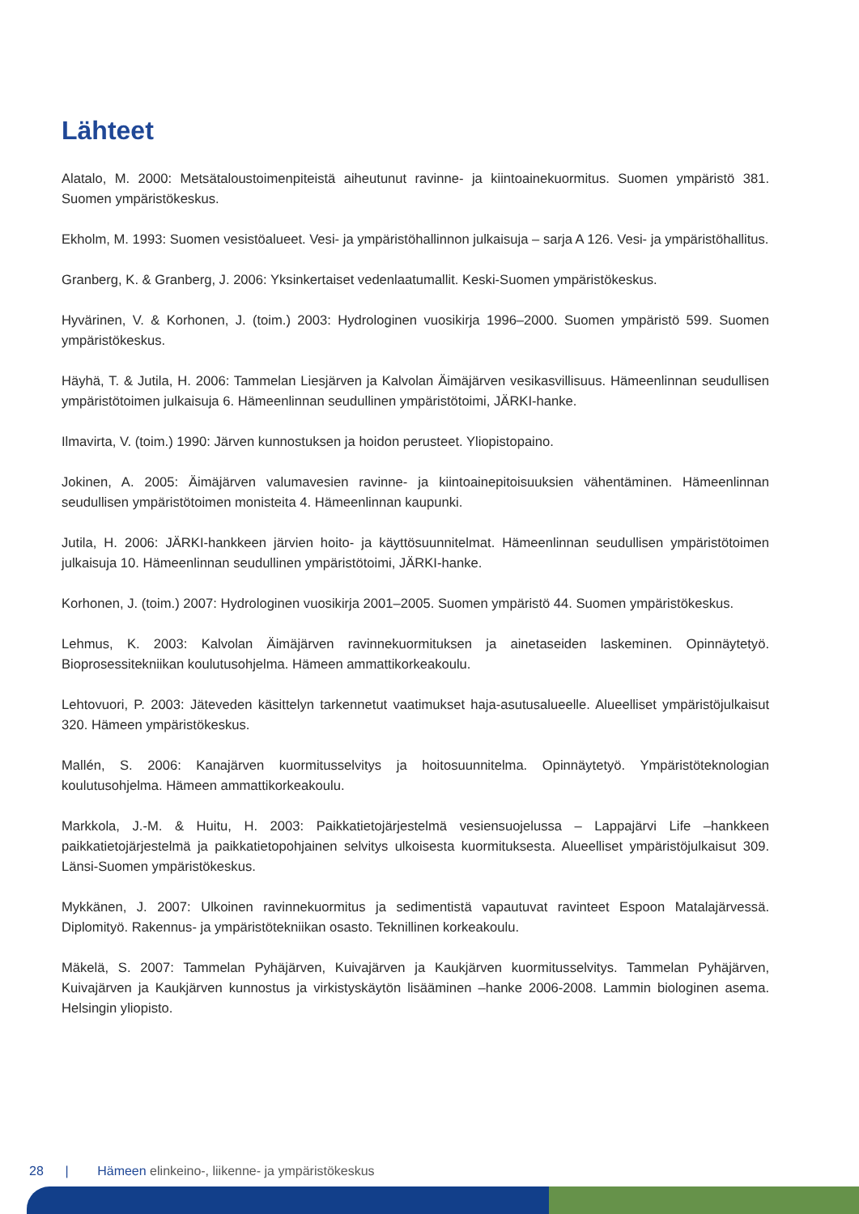Lähteet
Alatalo, M. 2000: Metsätaloustoimenpiteistä aiheutunut ravinne- ja kiintoainekuormitus. Suomen ympäristö 381. Suomen ympäristökeskus.
Ekholm, M. 1993: Suomen vesistöalueet. Vesi- ja ympäristöhallinnon julkaisuja – sarja A 126. Vesi- ja ympäristöhallitus.
Granberg, K. & Granberg, J. 2006: Yksinkertaiset vedenlaatumallit. Keski-Suomen ympäristökeskus.
Hyvärinen, V. & Korhonen, J. (toim.) 2003: Hydrologinen vuosikirja 1996–2000. Suomen ympäristö 599. Suomen ympäristökeskus.
Häyhä, T. & Jutila, H. 2006: Tammelan Liesjärven ja Kalvolan Äimäjärven vesikasvillisuus. Hämeenlinnan seudullisen ympäristötoimen julkaisuja 6. Hämeenlinnan seudullinen ympäristötoimi, JÄRKI-hanke.
Ilmavirta, V. (toim.) 1990: Järven kunnostuksen ja hoidon perusteet. Yliopistopaino.
Jokinen, A. 2005: Äimäjärven valumavesien ravinne- ja kiintoainepitoisuuksien vähentäminen. Hämeenlinnan seudullisen ympäristötoimen monisteita 4. Hämeenlinnan kaupunki.
Jutila, H. 2006: JÄRKI-hankkeen järvien hoito- ja käyttösuunnitelmat. Hämeenlinnan seudullisen ympäristötoimen julkaisuja 10. Hämeenlinnan seudullinen ympäristötoimi, JÄRKI-hanke.
Korhonen, J. (toim.) 2007: Hydrologinen vuosikirja 2001–2005. Suomen ympäristö 44. Suomen ympäristökeskus.
Lehmus, K. 2003: Kalvolan Äimäjärven ravinnekuormituksen ja ainetaseiden laskeminen. Opinnäytetyö. Bioprosessitekniikan koulutusohjelma. Hämeen ammattikorkeakoulu.
Lehtovuori, P. 2003: Jäteveden käsittelyn tarkennetut vaatimukset haja-asutusalueelle. Alueelliset ympäristöjulkaisut 320. Hämeen ympäristökeskus.
Mallén, S. 2006: Kanajärven kuormitusselvitys ja hoitosuunnitelma. Opinnäytetyö. Ympäristöteknologian koulutusohjelma. Hämeen ammattikorkeakoulu.
Markkola, J.-M. & Huitu, H. 2003: Paikkatietojärjestelmä vesiensuojelussa – Lappajärvi Life –hankkeen paikkatietojärjestelmä ja paikkatietopohjainen selvitys ulkoisesta kuormituksesta. Alueelliset ympäristöjulkaisut 309. Länsi-Suomen ympäristökeskus.
Mykkänen, J. 2007: Ulkoinen ravinnekuormitus ja sedimentistä vapautuvat ravinteet Espoon Matalajärvessä. Diplomityö. Rakennus- ja ympäristötekniikan osasto. Teknillinen korkeakoulu.
Mäkelä, S. 2007: Tammelan Pyhäjärven, Kuivajärven ja Kaukjärven kuormitusselvitys. Tammelan Pyhäjärven, Kuivajärven ja Kaukjärven kunnostus ja virkistyskäytön lisääminen –hanke 2006-2008. Lammin biologinen asema. Helsingin yliopisto.
28 | Hämeen elinkeino-, liikenne- ja ympäristökeskus